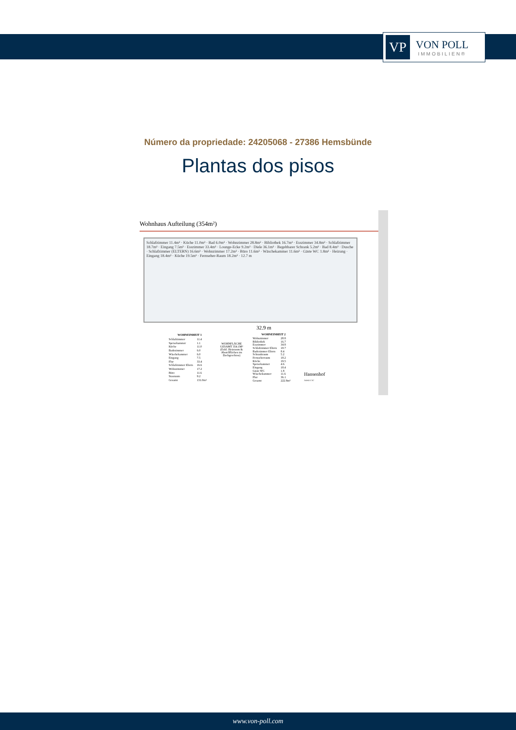VP
VON POLL
IMMOBILIEN®
Número da propriedade: 24205068 - 27386 Hemsbünde
Plantas dos pisos
Wohnhaus Aufteilung (354m²)
Schlafzimmer 11.4m² · Küche 11.0m² · Bad 6.0m² · Wohnzimmer 28.8m² · Bibliothek 16.7m² · Esszimmer 34.8m² · Schlafzimmer 18.7m² · Eingang 7.5m² · Esszimmer 33.4m² · Lounge-Ecke 9.2m² · Diele 36.1m² · Begehbarer Schrank 5.2m² · Bad 8.4m² · Dusche · Schlafzimmer (ELTERN) 16.6m² · Wohnzimmer 17.2m² · Büro 11.6m² · Wäschekammer 11.6m² · Gäste WC 1.8m² · Heizung · Eingang 18.4m² · Küche 19.5m² · Fernseher-Raum 18.2m² · 12.7 m
32.9 m
| WOHNEINHEIT 1 | |
| --- | --- |
| Schlafzimmer | 11.4 |
| Speisekammer | 1.1 |
| Küche | 11.0 |
| Badezimmer | 6.0 |
| Wäschekammer | 6.0 |
| Eingang | 7.5 |
| Flur | 33.4 |
| Schlafzimmer Eltern | 16.6 |
| Wohnzimmer | 17.2 |
| Büro | 11.6 |
| Stauraum | 9.2 |
| Gesamt | 131.0m² |
WOHNFLÄCHE
GESAMT 354.1M²
(Exkl. Heizraum &
Abstellflächen im
Dachgeschoss)
| WOHNEINHEIT 2 | |
| --- | --- |
| Wohnzimmer | 28.8 |
| Bibliothek | 16.7 |
| Esszimmer | 34.8 |
| Schlafzimmer Eltern | 18.7 |
| Badezimmer Eltern | 8.4 |
| Schrankraum | 5.2 |
| Fernseherraum | 18.2 |
| Küche | 19.5 |
| Speisekammer | 4.6 |
| Eingang | 18.4 |
| Gäste WC | 1.8 |
| Wäschekammer | 11.6 |
| Flur | 36.1 |
| Gesamt | 222.8m² |
Hansenhof
ANNO 1767
www.von-poll.com